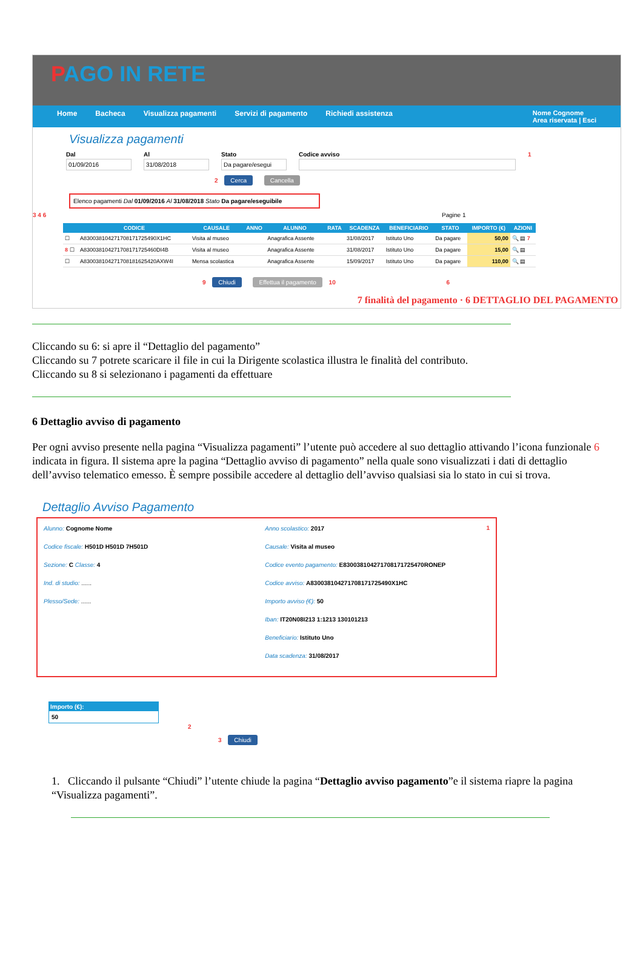PAGO IN RETE
Home Bacheca Visualizza pagamenti Servizi di pagamento Richiedi assistenza Nome Cognome
Area riservata | Esci
Visualizza pagamenti
Dal
01/09/2016
Al
31/08/2018
Stato
Da pagare/esegui
Codice avviso 1
2 Cerca Cancella
Elenco pagamenti Dal 01/09/2016 Al 31/08/2018 Stato Da pagare/eseguibile
3 4 6 Pagine 1
| | CODICE | CAUSALE | ANNO | ALUNNO | RATA | SCADENZA | BENEFICIARIO | STATO | IMPORTO (€) | AZIONI |
| --- | --- | --- | --- | --- | --- | --- | --- | --- | --- | --- |
| ☐ | A830038104271708171725490X1HC | Visita al museo | | Anagrafica Assente | | 31/08/2017 | Istituto Uno | Da pagare | 50,00 | 🔍 ▤ 7 |
| 8 ☐ | A830038104271708171725460DI4B | Visita al museo | | Anagrafica Assente | | 31/08/2017 | Istituto Uno | Da pagare | 15,00 | 🔍 ▤ |
| ☐ | A830038104271708181625420AXW4I | Mensa scolastica | | Anagrafica Assente | | 15/09/2017 | Istituto Uno | Da pagare | 110,00 | 🔍 ▤ |
9 Chiudi Effettua il pagamento 10 6
7 finalità del pagamento · 6 DETTAGLIO DEL PAGAMENTO
Cliccando su 6: si apre il “Dettaglio del pagamento”
Cliccando su 7 potrete scaricare il file in cui la Dirigente scolastica illustra le finalità del contributo.
Cliccando su 8 si selezionano i pagamenti da effettuare
6 Dettaglio avviso di pagamento
Per ogni avviso presente nella pagina “Visualizza pagamenti” l’utente può accedere al suo dettaglio attivando l’icona funzionale 6 indicata in figura. Il sistema apre la pagina “Dettaglio avviso di pagamento” nella quale sono visualizzati i dati di dettaglio dell’avviso telematico emesso. È sempre possibile accedere al dettaglio dell’avviso qualsiasi sia lo stato in cui si trova.
Dettaglio Avviso Pagamento
Alunno: Cognome Nome
Codice fiscale: H501D H501D 7H501D
Sezione: C Classe: 4
Ind. di studio: ......
Plesso/Sede: ......
Anno scolastico: 2017
Causale: Visita al museo
Codice evento pagamento: E830038104271708171725470RONEP
Codice avviso: A830038104271708171725490X1HC
Importo avviso (€): 50
Iban: IT20N08I213 1:1213 130101213
Beneficiario: Istituto Uno
Data scadenza: 31/08/2017
1
Importo (€):
50
2
3 Chiudi
1. Cliccando il pulsante “Chiudi” l’utente chiude la pagina “Dettaglio avviso pagamento”e il sistema riapre la pagina “Visualizza pagamenti”.